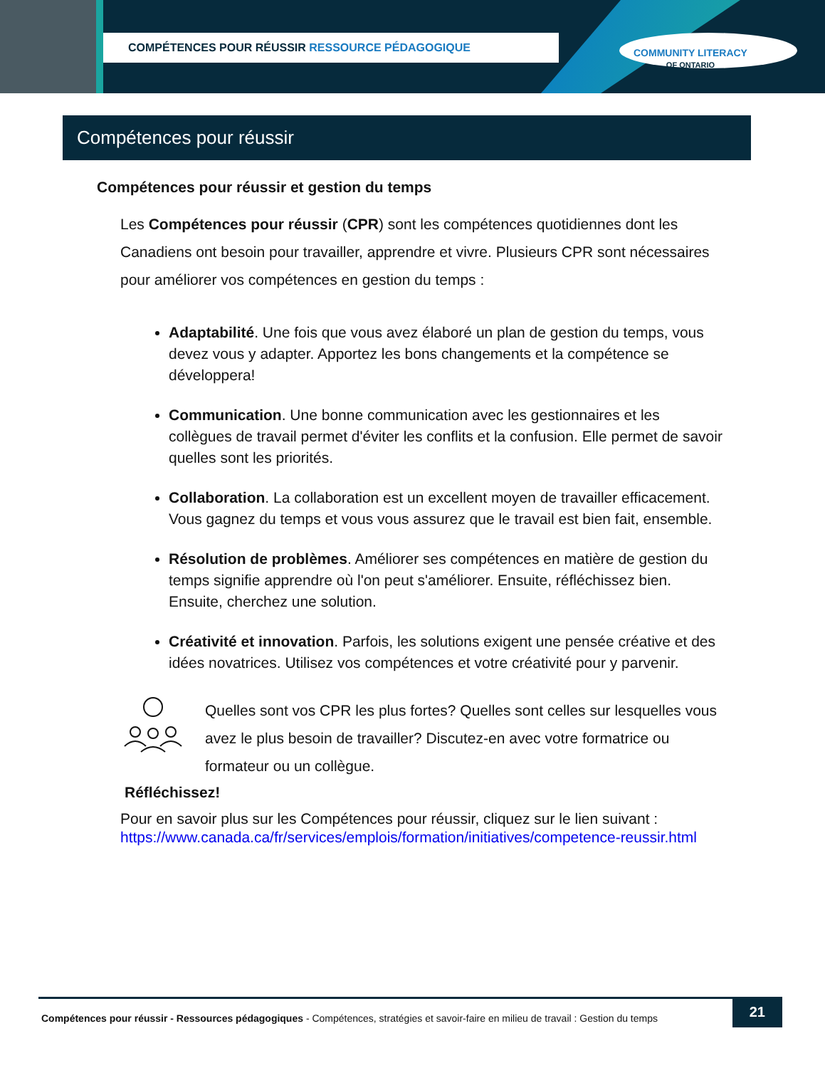COMPÉTENCES POUR RÉUSSIR RESSOURCE PÉDAGOGIQUE
COMMUNITY LITERACY
OF ONTARIO
Compétences pour réussir
Compétences pour réussir et gestion du temps
Les Compétences pour réussir (CPR) sont les compétences quotidiennes dont les Canadiens ont besoin pour travailler, apprendre et vivre. Plusieurs CPR sont nécessaires pour améliorer vos compétences en gestion du temps :
Adaptabilité. Une fois que vous avez élaboré un plan de gestion du temps, vous devez vous y adapter. Apportez les bons changements et la compétence se développera!
Communication. Une bonne communication avec les gestionnaires et les collègues de travail permet d'éviter les conflits et la confusion. Elle permet de savoir quelles sont les priorités.
Collaboration. La collaboration est un excellent moyen de travailler efficacement. Vous gagnez du temps et vous vous assurez que le travail est bien fait, ensemble.
Résolution de problèmes. Améliorer ses compétences en matière de gestion du temps signifie apprendre où l'on peut s'améliorer. Ensuite, réfléchissez bien. Ensuite, cherchez une solution.
Créativité et innovation. Parfois, les solutions exigent une pensée créative et des idées novatrices. Utilisez vos compétences et votre créativité pour y parvenir.
Quelles sont vos CPR les plus fortes? Quelles sont celles sur lesquelles vous avez le plus besoin de travailler? Discutez-en avec votre formatrice ou formateur ou un collègue.
Réfléchissez!
Pour en savoir plus sur les Compétences pour réussir, cliquez sur le lien suivant :
https://www.canada.ca/fr/services/emplois/formation/initiatives/competence-reussir.html
Compétences pour réussir - Ressources pédagogiques - Compétences, stratégies et savoir-faire en milieu de travail : Gestion du temps
21